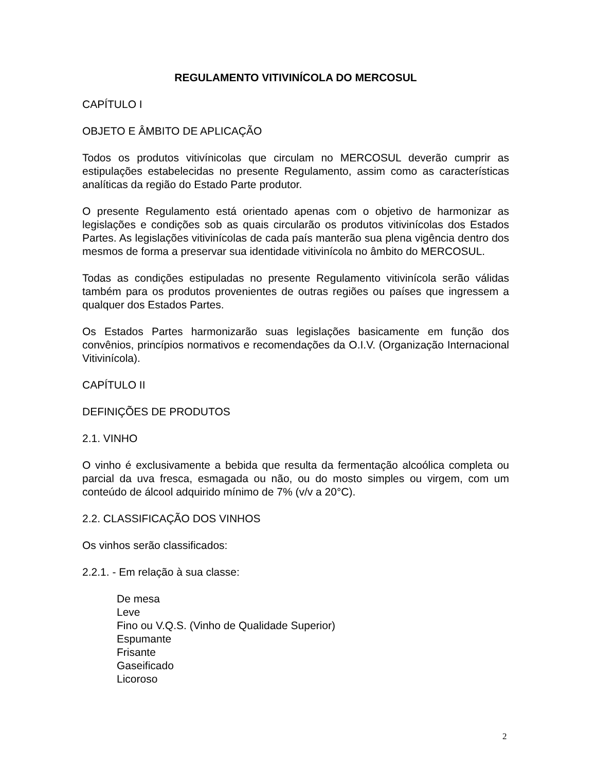REGULAMENTO VITIVINÍCOLA DO MERCOSUL
CAPÍTULO I
OBJETO E ÂMBITO DE APLICAÇÃO
Todos os produtos vitivínicolas que circulam no MERCOSUL deverão cumprir as estipulações estabelecidas no presente Regulamento, assim como as características analíticas da região do Estado Parte produtor.
O presente Regulamento está orientado apenas com o objetivo de harmonizar as legislações e condições sob as quais circularão os produtos vitivinícolas dos Estados Partes. As legislações vitivinícolas de cada país manterão sua plena vigência dentro dos mesmos de forma a preservar sua identidade vitivinícola no âmbito do MERCOSUL.
Todas as condições estipuladas no presente Regulamento vitivinícola serão válidas também para os produtos provenientes de outras regiões ou países que ingressem a qualquer dos Estados Partes.
Os Estados Partes harmonizarão suas legislações basicamente em função dos convênios, princípios normativos e recomendações da O.I.V. (Organização Internacional Vitivinícola).
CAPÍTULO II
DEFINIÇÕES DE PRODUTOS
2.1. VINHO
O vinho é exclusivamente a bebida que resulta da fermentação alcoólica completa ou parcial da uva fresca, esmagada ou não, ou do mosto simples ou virgem, com um conteúdo de álcool adquirido mínimo de 7% (v/v a 20°C).
2.2. CLASSIFICAÇÃO DOS VINHOS
Os vinhos serão classificados:
2.2.1. - Em relação à sua classe:
De mesa
Leve
Fino ou V.Q.S. (Vinho de Qualidade Superior)
Espumante
Frisante
Gaseificado
Licoroso
2